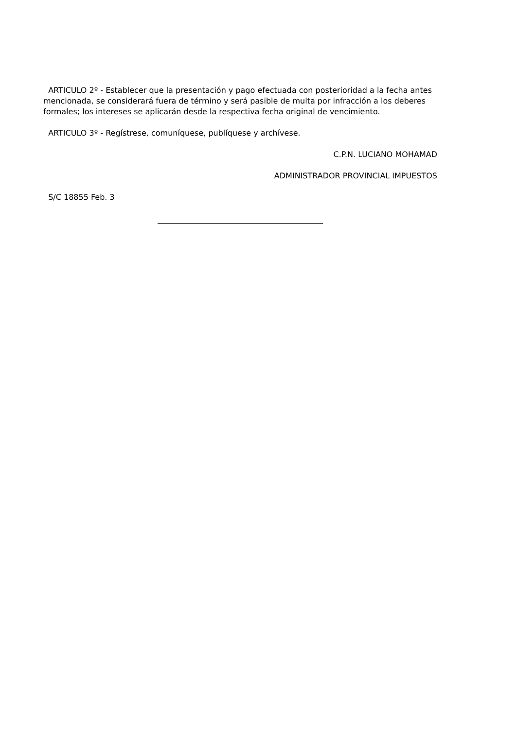ARTICULO 2º - Establecer que la presentación y pago efectuada con posterioridad a la fecha antes mencionada, se considerará fuera de término y será pasible de multa por infracción a los deberes formales; los intereses se aplicarán desde la respectiva fecha original de vencimiento.
ARTICULO 3º - Regístrese, comuníquese, publíquese y archívese.
C.P.N. LUCIANO MOHAMAD
ADMINISTRADOR PROVINCIAL IMPUESTOS
S/C 18855 Feb. 3